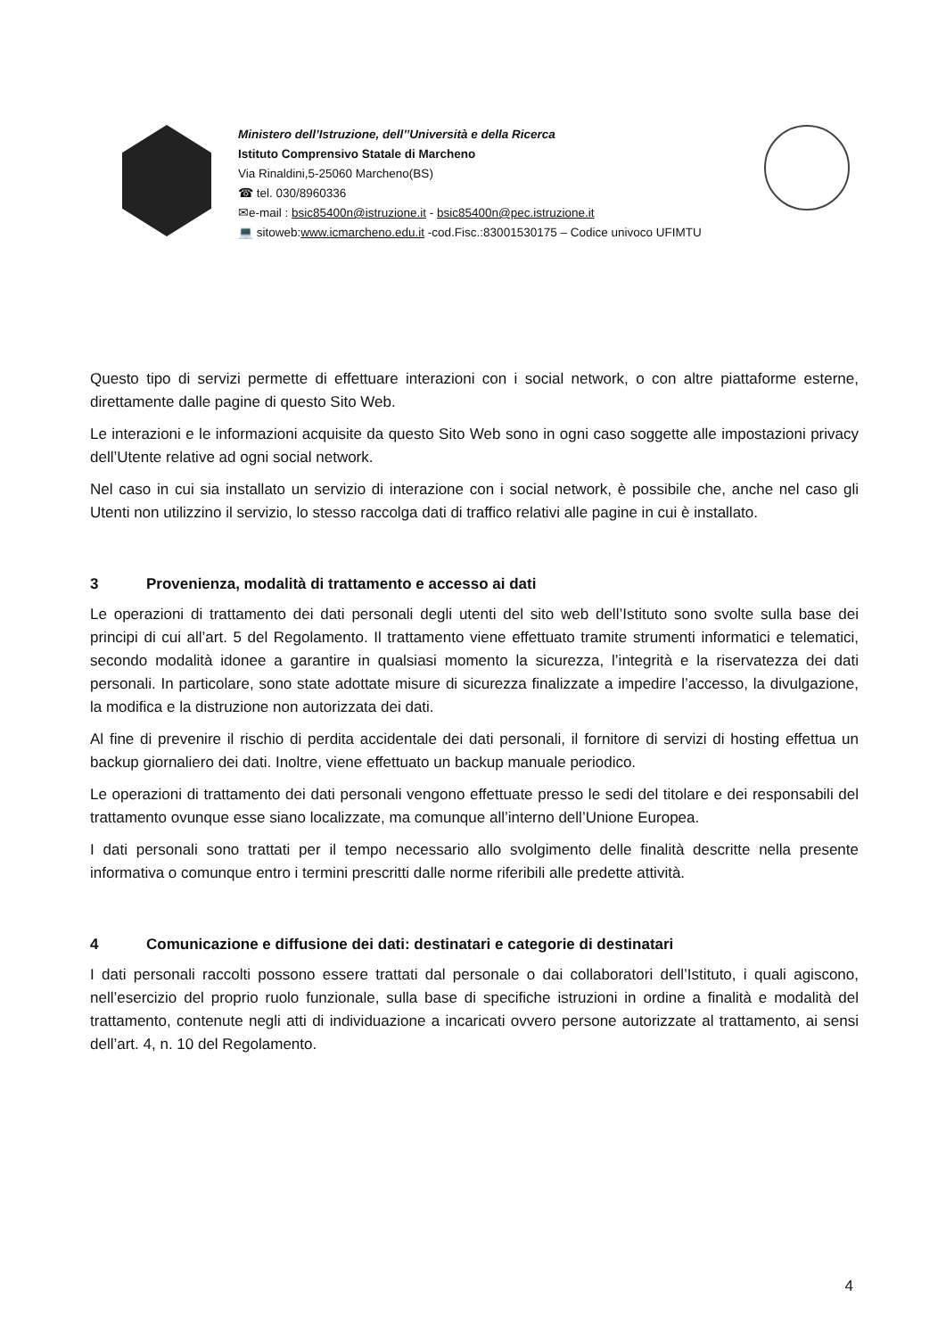Ministero dell’Istruzione, dell’’Università e della Ricerca
Istituto Comprensivo Statale di Marcheno
Via Rinaldini,5-25060 Marcheno(BS)
☎ tel. 030/8960336
✉e-mail : bsic85400n@istruzione.it - bsic85400n@pec.istruzione.it
💻 sitoweb:www.icmarcheno.edu.it -cod.Fisc.:83001530175 – Codice univoco UFIMTU
Questo tipo di servizi permette di effettuare interazioni con i social network, o con altre piattaforme esterne, direttamente dalle pagine di questo Sito Web.
Le interazioni e le informazioni acquisite da questo Sito Web sono in ogni caso soggette alle impostazioni privacy dell’Utente relative ad ogni social network.
Nel caso in cui sia installato un servizio di interazione con i social network, è possibile che, anche nel caso gli Utenti non utilizzino il servizio, lo stesso raccolga dati di traffico relativi alle pagine in cui è installato.
3 Provenienza, modalità di trattamento e accesso ai dati
Le operazioni di trattamento dei dati personali degli utenti del sito web dell’Istituto sono svolte sulla base dei principi di cui all’art. 5 del Regolamento. Il trattamento viene effettuato tramite strumenti informatici e telematici, secondo modalità idonee a garantire in qualsiasi momento la sicurezza, l’integrità e la riservatezza dei dati personali. In particolare, sono state adottate misure di sicurezza finalizzate a impedire l’accesso, la divulgazione, la modifica e la distruzione non autorizzata dei dati.
Al fine di prevenire il rischio di perdita accidentale dei dati personali, il fornitore di servizi di hosting effettua un backup giornaliero dei dati. Inoltre, viene effettuato un backup manuale periodico.
Le operazioni di trattamento dei dati personali vengono effettuate presso le sedi del titolare e dei responsabili del trattamento ovunque esse siano localizzate, ma comunque all’interno dell’Unione Europea.
I dati personali sono trattati per il tempo necessario allo svolgimento delle finalità descritte nella presente informativa o comunque entro i termini prescritti dalle norme riferibili alle predette attività.
4 Comunicazione e diffusione dei dati: destinatari e categorie di destinatari
I dati personali raccolti possono essere trattati dal personale o dai collaboratori dell’Istituto, i quali agiscono, nell’esercizio del proprio ruolo funzionale, sulla base di specifiche istruzioni in ordine a finalità e modalità del trattamento, contenute negli atti di individuazione a incaricati ovvero persone autorizzate al trattamento, ai sensi dell’art. 4, n. 10 del Regolamento.
4